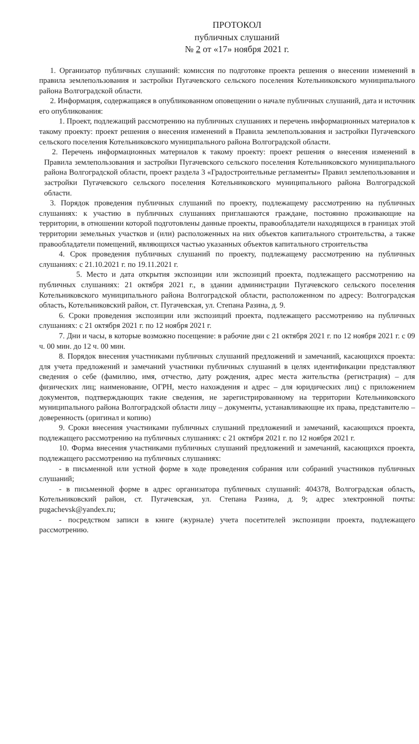ПРОТОКОЛ
публичных слушаний
№ 2 от «17» ноября 2021 г.
1. Организатор публичных слушаний: комиссия по подготовке проекта решения о внесении изменений в правила землепользования и застройки Пугачевского сельского поселения Котельниковского муниципального района Волгоградской области.
2. Информация, содержащаяся в опубликованном оповещении о начале публичных слушаний, дата и источник его опубликования:
1. Проект, подлежащий рассмотрению на публичных слушаниях и перечень информационных материалов к такому проекту: проект решения о внесения изменений в Правила землепользования и застройки Пугачевского сельского поселения Котельниковского муниципального района Волгоградской области.
2. Перечень информационных материалов к такому проекту: проект решения о внесения изменений в Правила землепользования и застройки Пугачевского сельского поселения Котельниковского муниципального района Волгоградской области, проект раздела 3 «Градостроительные регламенты» Правил землепользования и застройки Пугачевского сельского поселения Котельниковского муниципального района Волгоградской области.
3. Порядок проведения публичных слушаний по проекту, подлежащему рассмотрению на публичных слушаниях: к участию в публичных слушаниях приглашаются граждане, постоянно проживающие на территории, в отношении которой подготовлены данные проекты, правообладатели находящихся в границах этой территории земельных участков и (или) расположенных на них объектов капитального строительства, а также правообладатели помещений, являющихся частью указанных объектов капитального строительства
4. Срок проведения публичных слушаний по проекту, подлежащему рассмотрению на публичных слушаниях: с 21.10.2021 г. по 19.11.2021 г.
5. Место и дата открытия экспозиции или экспозиций проекта, подлежащего рассмотрению на публичных слушаниях: 21 октября 2021 г., в здании администрации Пугачевского сельского поселения Котельниковского муниципального района Волгоградской области, расположенном по адресу: Волгоградская область, Котельниковский район, ст. Пугачевская, ул. Степана Разина, д. 9.
6. Сроки проведения экспозиции или экспозиций проекта, подлежащего рассмотрению на публичных слушаниях: с 21 октября 2021 г. по 12 ноября 2021 г.
7. Дни и часы, в которые возможно посещение: в рабочие дни с 21 октября 2021 г. по 12 ноября 2021 г. с 09 ч. 00 мин. до 12 ч. 00 мин.
8. Порядок внесения участниками публичных слушаний предложений и замечаний, касающихся проекта: для учета предложений и замечаний участники публичных слушаний в целях идентификации представляют сведения о себе (фамилию, имя, отчество, дату рождения, адрес места жительства (регистрация) – для физических лиц; наименование, ОГРН, место нахождения и адрес – для юридических лиц) с приложением документов, подтверждающих такие сведения, не зарегистрированному на территории Котельниковского муниципального района Волгоградской области лицу – документы, устанавливающие их права, представителю – доверенность (оригинал и копию)
9. Сроки внесения участниками публичных слушаний предложений и замечаний, касающихся проекта, подлежащего рассмотрению на публичных слушаниях: с 21 октября 2021 г. по 12 ноября 2021 г.
10. Форма внесения участниками публичных слушаний предложений и замечаний, касающихся проекта, подлежащего рассмотрению на публичных слушаниях:
- в письменной или устной форме в ходе проведения собрания или собраний участников публичных слушаний;
- в письменной форме в адрес организатора публичных слушаний: 404378, Волгоградская область, Котельниковский район, ст. Пугачевская, ул. Степана Разина, д. 9; адрес электронной почты: pugachevsk@yandex.ru;
- посредством записи в книге (журнале) учета посетителей экспозиции проекта, подлежащего рассмотрению.